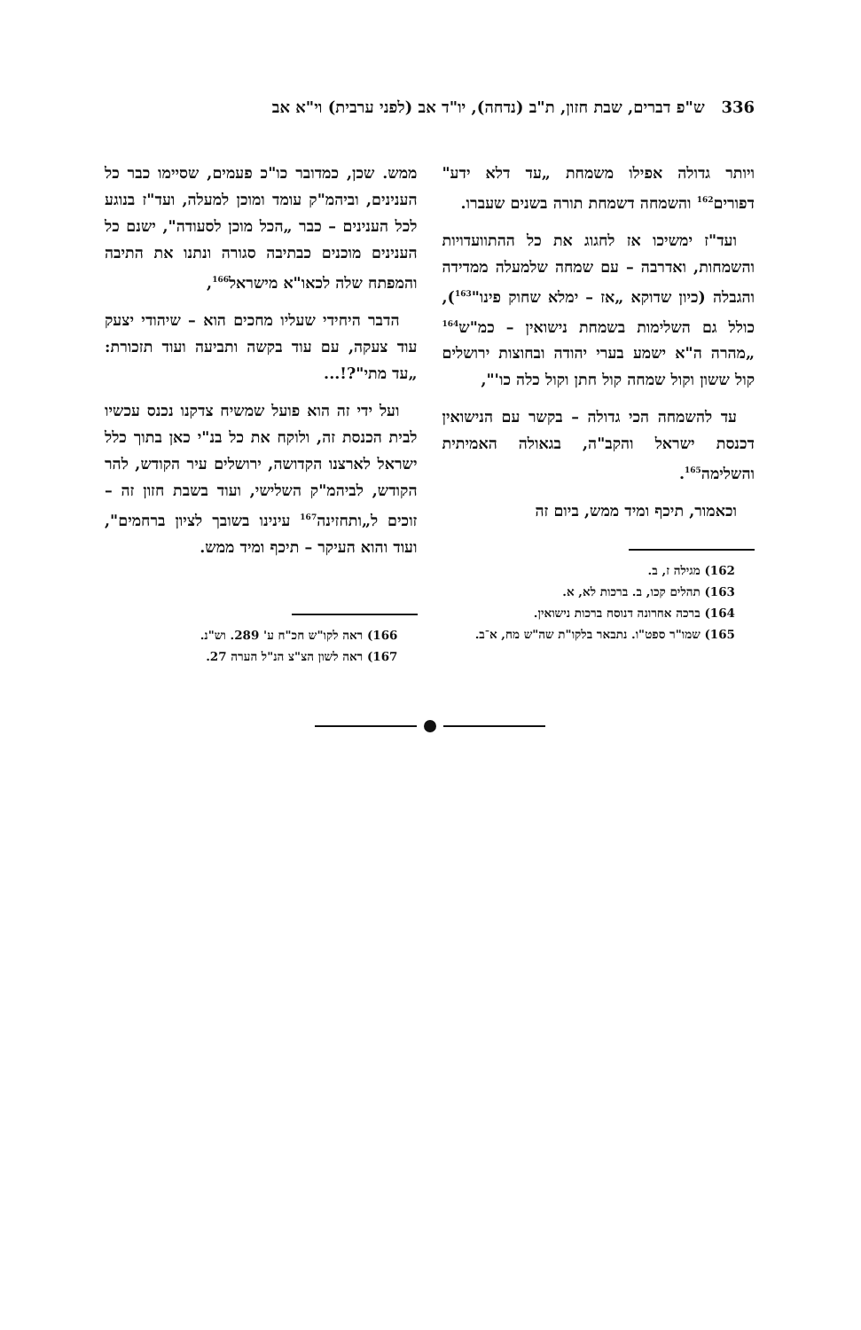336 ש"פ דברים, שבת חזון, ת"ב (נדחה), יו"ד אב (לפני ערבית) וי"א אב
ויותר גדולה אפילו משמחת „עד דלא ידע" דפורים<sup>162</sup> והשמחה דשמחת תורה בשנים שעברו.
ועד"ז ימשיכו אז לחגוג את כל ההתוועדויות והשמחות, ואדרבה – עם שמחה שלמעלה ממדידה והגבלה (כיון שדוקא „אז – ימלא שחוק פינו"<sup>163</sup>), כולל גם השלימות בשמחת נישואין – כמ"ש<sup>164</sup> „מהרה ה"א ישמע בערי יהודה ובחוצות ירושלים קול ששון וקול שמחה קול חתן וקול כלה כו'",
עד להשמחה הכי גדולה – בקשר עם הנישואין דכנסת ישראל והקב"ה, בגאולה האמיתית והשלימה<sup>165</sup>.
וכאמור, תיכף ומיד ממש, ביום זה
162) מגילה ז, ב.
163) תהלים קכו, ב. ברכות לא, א.
164) ברכה אחרונה דנוסח ברכות נישואין.
165) שמו"ר ספט"ו. נתבאר בלקו"ת שה"ש מח, א־ב.
ממש. שכן, כמדובר כו"כ פעמים, שסיימו כבר כל הענינים, וביהמ"ק עומד ומוכן למעלה, ועד"ז בנוגע לכל הענינים – כבר „הכל מוכן לסעודה", ישנם כל הענינים מוכנים כבתיבה סגורה ונתנו את התיבה והמפתח שלה לכאו"א מישראל<sup>166</sup>,
הדבר היחידי שעליו מחכים הוא – שיהודי יצעק עוד צעקה, עם עוד בקשה ותביעה ועוד תזכורת: „עד מתי"?!...
ועל ידי זה הוא פועל שמשיח צדקנו נכנס עכשיו לבית הכנסת זה, ולוקח את כל בנ"י כאן בתוך כלל ישראל לארצנו הקדושה, ירושלים עיר הקודש, להר הקודש, לביהמ"ק השלישי, ועוד בשבת חזון זה – זוכים ל„ותחזינה<sup>167</sup> עינינו בשובך לציון ברחמים", ועוד והוא העיקר – תיכף ומיד ממש.
166) ראה לקו"ש חכ"ח ע' 289. וש"נ.
167) ראה לשון הצ"צ הנ"ל הערה 27.